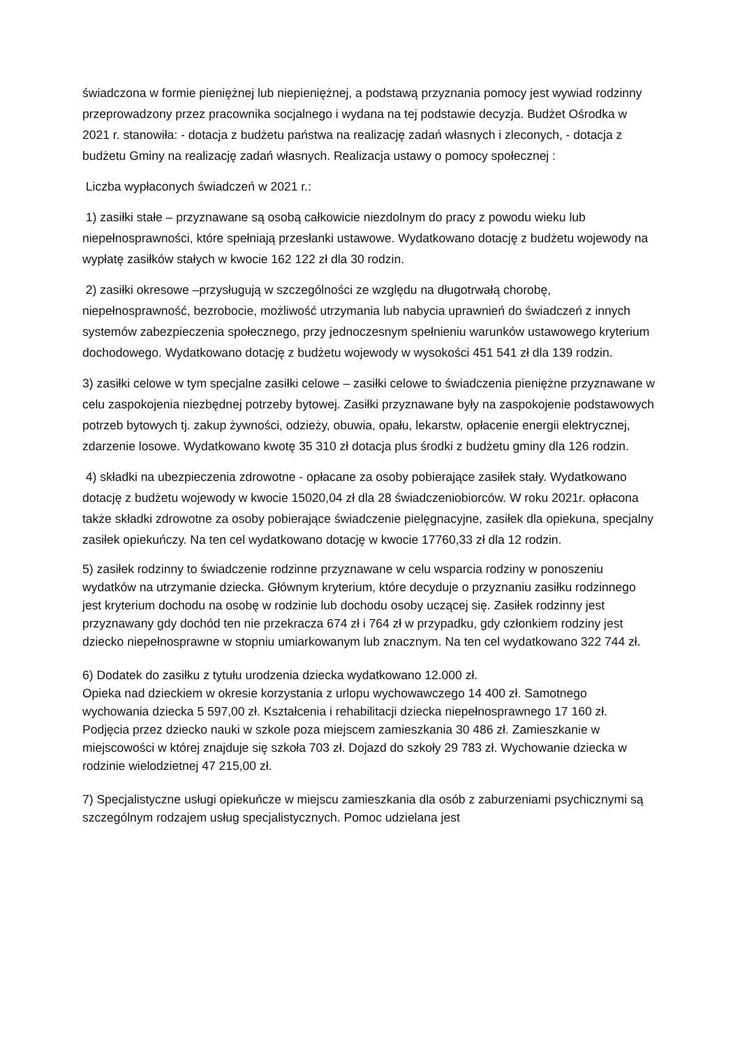świadczona w formie pieniężnej lub niepieniężnej, a podstawą przyznania pomocy jest wywiad rodzinny przeprowadzony przez pracownika socjalnego i wydana na tej podstawie decyzja. Budżet Ośrodka w 2021 r. stanowiła: - dotacja z budżetu państwa na realizację zadań własnych i zleconych, - dotacja z budżetu Gminy na realizację zadań własnych. Realizacja ustawy o pomocy społecznej :
Liczba wypłaconych świadczeń w 2021 r.:
1) zasiłki stałe – przyznawane są osobą całkowicie niezdolnym do pracy z powodu wieku lub niepełnosprawności, które spełniają przesłanki ustawowe. Wydatkowano dotację z budżetu wojewody na wypłatę zasiłków stałych w kwocie 162 122 zł dla 30 rodzin.
2) zasiłki okresowe –przysługują w szczególności ze względu na długotrwałą chorobę, niepełnosprawność, bezrobocie, możliwość utrzymania lub nabycia uprawnień do świadczeń z innych systemów zabezpieczenia społecznego, przy jednoczesnym spełnieniu warunków ustawowego kryterium dochodowego. Wydatkowano dotację z budżetu wojewody w wysokości 451 541 zł dla 139 rodzin.
3) zasiłki celowe w tym specjalne zasiłki celowe – zasiłki celowe to świadczenia pieniężne przyznawane w celu zaspokojenia niezbędnej potrzeby bytowej. Zasiłki przyznawane były na zaspokojenie podstawowych potrzeb bytowych tj. zakup żywności, odzieży, obuwia, opału, lekarstw, opłacenie energii elektrycznej, zdarzenie losowe. Wydatkowano kwotę 35 310 zł dotacja plus środki z budżetu gminy dla 126 rodzin.
4) składki na ubezpieczenia zdrowotne - opłacane za osoby pobierające zasiłek stały. Wydatkowano dotację z budżetu wojewody w kwocie 15020,04 zł dla 28 świadczeniobiorców. W roku 2021r. opłacona także składki zdrowotne za osoby pobierające świadczenie pielęgnacyjne, zasiłek dla opiekuna, specjalny zasiłek opiekuńczy. Na ten cel wydatkowano dotację w kwocie 17760,33 zł dla 12 rodzin.
5) zasiłek rodzinny to świadczenie rodzinne przyznawane w celu wsparcia rodziny w ponoszeniu wydatków na utrzymanie dziecka. Głównym kryterium, które decyduje o przyznaniu zasiłku rodzinnego jest kryterium dochodu na osobę w rodzinie lub dochodu osoby uczącej się. Zasiłek rodzinny jest przyznawany gdy dochód ten nie przekracza 674 zł i 764 zł w przypadku, gdy członkiem rodziny jest dziecko niepełnosprawne w stopniu umiarkowanym lub znacznym. Na ten cel wydatkowano 322 744 zł.
6) Dodatek do zasiłku z tytułu urodzenia dziecka wydatkowano 12.000 zł.
Opieka nad dzieckiem w okresie korzystania z urlopu wychowawczego 14 400 zł. Samotnego wychowania dziecka 5 597,00 zł. Kształcenia i rehabilitacji dziecka niepełnosprawnego 17 160 zł. Podjęcia przez dziecko nauki w szkole poza miejscem zamieszkania 30 486 zł. Zamieszkanie w miejscowości w której znajduje się szkoła 703 zł. Dojazd do szkoły 29 783 zł. Wychowanie dziecka w rodzinie wielodzietnej 47 215,00 zł.
7) Specjalistyczne usługi opiekuńcze w miejscu zamieszkania dla osób z zaburzeniami psychicznymi są szczególnym rodzajem usług specjalistycznych. Pomoc udzielana jest